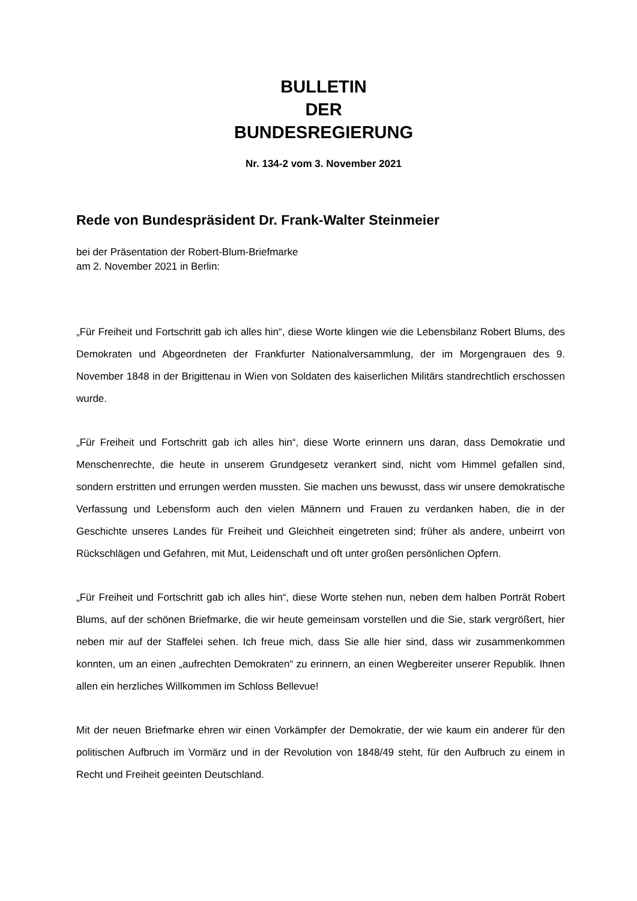BULLETIN
DER
BUNDESREGIERUNG
Nr. 134-2 vom 3. November 2021
Rede von Bundespräsident Dr. Frank-Walter Steinmeier
bei der Präsentation der Robert-Blum-Briefmarke
am 2. November 2021 in Berlin:
„Für Freiheit und Fortschritt gab ich alles hin“, diese Worte klingen wie die Lebensbilanz Robert Blums, des Demokraten und Abgeordneten der Frankfurter Nationalversammlung, der im Morgengrauen des 9. November 1848 in der Brigittenau in Wien von Soldaten des kaiserlichen Militärs standrechtlich erschossen wurde.
„Für Freiheit und Fortschritt gab ich alles hin“, diese Worte erinnern uns daran, dass Demokratie und Menschenrechte, die heute in unserem Grundgesetz verankert sind, nicht vom Himmel gefallen sind, sondern erstritten und errungen werden mussten. Sie machen uns bewusst, dass wir unsere demokratische Verfassung und Lebensform auch den vielen Männern und Frauen zu verdanken haben, die in der Geschichte unseres Landes für Freiheit und Gleichheit eingetreten sind; früher als andere, unbeirrt von Rückschlägen und Gefahren, mit Mut, Leidenschaft und oft unter großen persönlichen Opfern.
„Für Freiheit und Fortschritt gab ich alles hin“, diese Worte stehen nun, neben dem halben Porträt Robert Blums, auf der schönen Briefmarke, die wir heute gemeinsam vorstellen und die Sie, stark vergrößert, hier neben mir auf der Staffelei sehen. Ich freue mich, dass Sie alle hier sind, dass wir zusammenkommen konnten, um an einen „aufrechten Demokraten“ zu erinnern, an einen Wegbereiter unserer Republik. Ihnen allen ein herzliches Willkommen im Schloss Bellevue!
Mit der neuen Briefmarke ehren wir einen Vorkämpfer der Demokratie, der wie kaum ein anderer für den politischen Aufbruch im Vormärz und in der Revolution von 1848/49 steht, für den Aufbruch zu einem in Recht und Freiheit geeinten Deutschland.